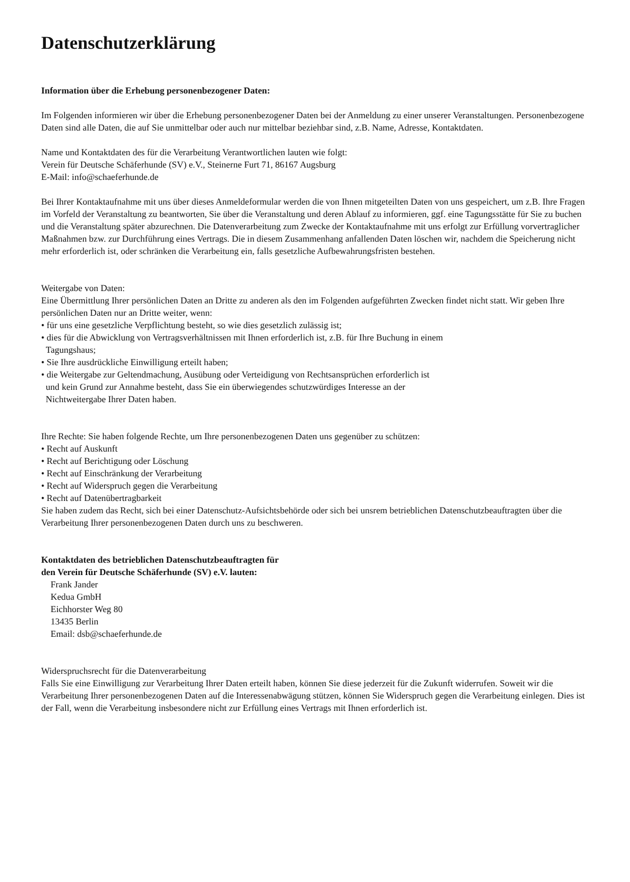Datenschutzerklärung
Information über die Erhebung personenbezogener Daten:
Im Folgenden informieren wir über die Erhebung personenbezogener Daten bei der Anmeldung zu einer unserer Veranstaltungen. Personenbezogene Daten sind alle Daten, die auf Sie unmittelbar oder auch nur mittelbar beziehbar sind, z.B. Name, Adresse, Kontaktdaten.
Name und Kontaktdaten des für die Verarbeitung Verantwortlichen lauten wie folgt:
Verein für Deutsche Schäferhunde (SV) e.V., Steinerne Furt 71, 86167 Augsburg
E-Mail: info@schaeferhunde.de
Bei Ihrer Kontaktaufnahme mit uns über dieses Anmeldeformular werden die von Ihnen mitgeteilten Daten von uns gespeichert, um z.B. Ihre Fragen im Vorfeld der Veranstaltung zu beantworten, Sie über die Veranstaltung und deren Ablauf zu informieren, ggf. eine Tagungsstätte für Sie zu buchen und die Veranstaltung später abzurechnen. Die Datenverarbeitung zum Zwecke der Kontaktaufnahme mit uns erfolgt zur Erfüllung vorvertraglicher Maßnahmen bzw. zur Durchführung eines Vertrags. Die in diesem Zusammenhang anfallenden Daten löschen wir, nachdem die Speicherung nicht mehr erforderlich ist, oder schränken die Verarbeitung ein, falls gesetzliche Aufbewahrungsfristen bestehen.
Weitergabe von Daten:
Eine Übermittlung Ihrer persönlichen Daten an Dritte zu anderen als den im Folgenden aufgeführten Zwecken findet nicht statt. Wir geben Ihre persönlichen Daten nur an Dritte weiter, wenn:
• für uns eine gesetzliche Verpflichtung besteht, so wie dies gesetzlich zulässig ist;
• dies für die Abwicklung von Vertragsverhältnissen mit Ihnen erforderlich ist, z.B. für Ihre Buchung in einem
Tagungshaus;
• Sie Ihre ausdrückliche Einwilligung erteilt haben;
• die Weitergabe zur Geltendmachung, Ausübung oder Verteidigung von Rechtsansprüchen erforderlich ist
und kein Grund zur Annahme besteht, dass Sie ein überwiegendes schutzwürdiges Interesse an der
Nichtweitergabe Ihrer Daten haben.
Ihre Rechte: Sie haben folgende Rechte, um Ihre personenbezogenen Daten uns gegenüber zu schützen:
• Recht auf Auskunft
• Recht auf Berichtigung oder Löschung
• Recht auf Einschränkung der Verarbeitung
• Recht auf Widerspruch gegen die Verarbeitung
• Recht auf Datenübertragbarkeit
Sie haben zudem das Recht, sich bei einer Datenschutz-Aufsichtsbehörde oder sich bei unsrem betrieblichen Datenschutzbeauftragten über die Verarbeitung Ihrer personenbezogenen Daten durch uns zu beschweren.
Kontaktdaten des betrieblichen Datenschutzbeauftragten für
den Verein für Deutsche Schäferhunde (SV) e.V. lauten:
Frank Jander
Kedua GmbH
Eichhorster Weg 80
13435 Berlin
Email: dsb@schaeferhunde.de
Widerspruchsrecht für die Datenverarbeitung
Falls Sie eine Einwilligung zur Verarbeitung Ihrer Daten erteilt haben, können Sie diese jederzeit für die Zukunft widerrufen. Soweit wir die Verarbeitung Ihrer personenbezogenen Daten auf die Interessenabwägung stützen, können Sie Widerspruch gegen die Verarbeitung einlegen. Dies ist der Fall, wenn die Verarbeitung insbesondere nicht zur Erfüllung eines Vertrags mit Ihnen erforderlich ist.